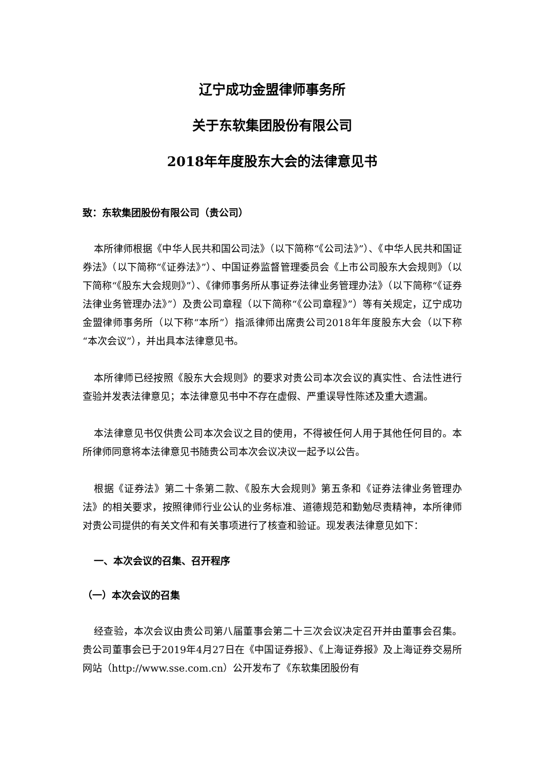辽宁成功金盟律师事务所
关于东软集团股份有限公司
2018年年度股东大会的法律意见书
致：东软集团股份有限公司（贵公司）
本所律师根据《中华人民共和国公司法》（以下简称“《公司法》”）、《中华人民共和国证券法》（以下简称“《证券法》”）、中国证券监督管理委员会《上市公司股东大会规则》（以下简称“《股东大会规则》”）、《律师事务所从事证券法律业务管理办法》（以下简称“《证券法律业务管理办法》”）及贵公司章程（以下简称“《公司章程》”）等有关规定，辽宁成功金盟律师事务所（以下称“本所”）指派律师出席贵公司2018年年度股东大会（以下称“本次会议”），并出具本法律意见书。
本所律师已经按照《股东大会规则》的要求对贵公司本次会议的真实性、合法性进行查验并发表法律意见；本法律意见书中不存在虚假、严重误导性陈述及重大遗漏。
本法律意见书仅供贵公司本次会议之目的使用，不得被任何人用于其他任何目的。本所律师同意将本法律意见书随贵公司本次会议决议一起予以公告。
根据《证券法》第二十条第二款、《股东大会规则》第五条和《证券法律业务管理办法》的相关要求，按照律师行业公认的业务标准、道德规范和勤勉尽责精神，本所律师对贵公司提供的有关文件和有关事项进行了核查和验证。现发表法律意见如下：
一、本次会议的召集、召开程序
（一）本次会议的召集
经查验，本次会议由贵公司第八届董事会第二十三次会议决定召开并由董事会召集。贵公司董事会已于2019年4月27日在《中国证券报》、《上海证券报》及上海证券交易所网站（http://www.sse.com.cn）公开发布了《东软集团股份有